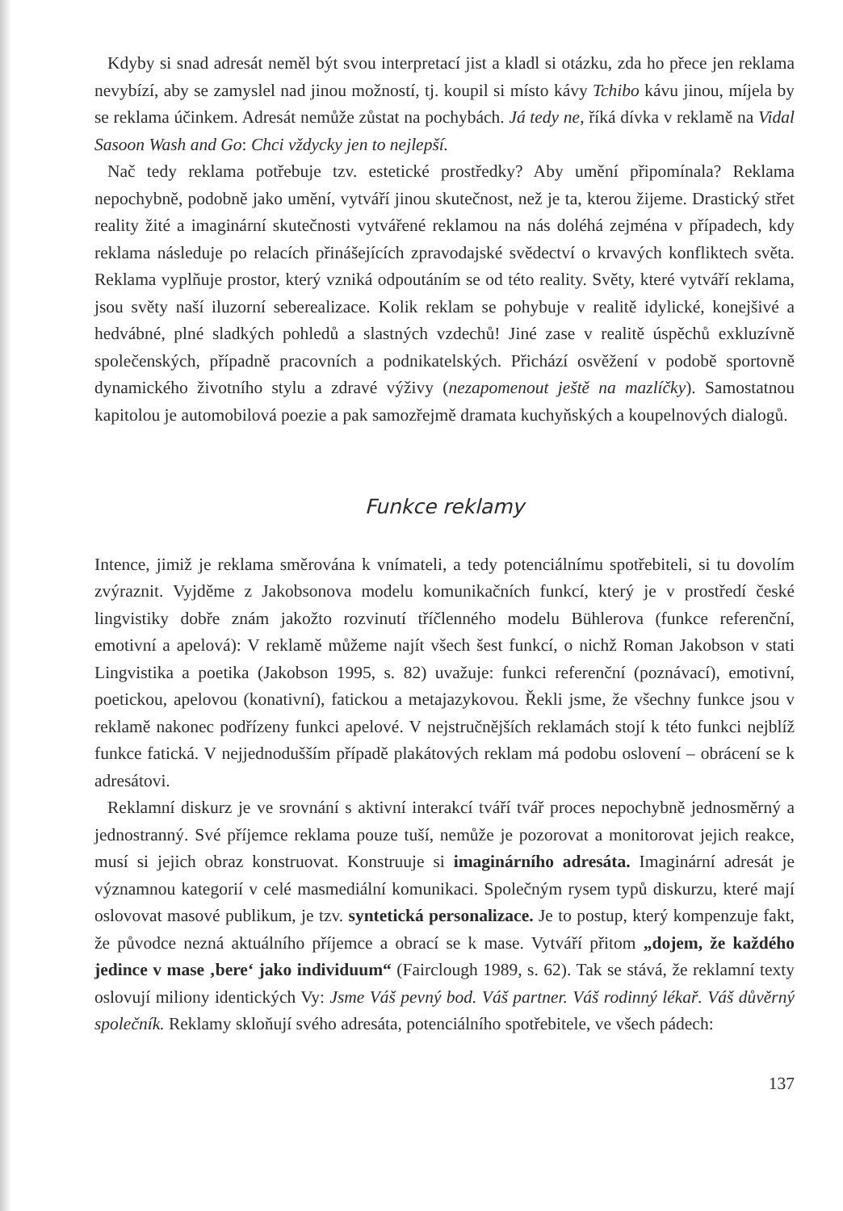Kdyby si snad adresát neměl být svou interpretací jist a kladl si otázku, zda ho přece jen reklama nevybízí, aby se zamyslel nad jinou možností, tj. koupil si místo kávy Tchibo kávu jinou, míjela by se reklama účinkem. Adresát nemůže zůstat na pochybách. Já tedy ne, říká dívka v reklamě na Vidal Sasoon Wash and Go: Chci vždycky jen to nejlepší.
Nač tedy reklama potřebuje tzv. estetické prostředky? Aby umění připomínala? Reklama nepochybně, podobně jako umění, vytváří jinou skutečnost, než je ta, kterou žijeme. Drastický střet reality žité a imaginární skutečnosti vytvářené reklamou na nás doléhá zejména v případech, kdy reklama následuje po relacích přinášejících zpravodajské svědectví o krvavých konfliktech světa. Reklama vyplňuje prostor, který vzniká odpoutáním se od této reality. Světy, které vytváří reklama, jsou světy naší iluzorní seberealizace. Kolik reklam se pohybuje v realitě idylické, konejšivé a hedvábné, plné sladkých pohledů a slastných vzdechů! Jiné zase v realitě úspěchů exkluzívně společenských, případně pracovních a podnikatelských. Přichází osvěžení v podobě sportovně dynamického životního stylu a zdravé výživy (nezapomenout ještě na mazlíčky). Samostatnou kapitolou je automobilová poezie a pak samozřejmě dramata kuchyňských a koupelnových dialogů.
Funkce reklamy
Intence, jimiž je reklama směrována k vnímateli, a tedy potenciálnímu spotřebiteli, si tu dovolím zvýraznit. Vyjděme z Jakobsonova modelu komunikačních funkcí, který je v prostředí české lingvistiky dobře znám jakožto rozvinutí tříčlenného modelu Bühlerova (funkce referenční, emotivní a apelová): V reklamě můžeme najít všech šest funkcí, o nichž Roman Jakobson v stati Lingvistika a poetika (Jakobson 1995, s. 82) uvažuje: funkci referenční (poznávací), emotivní, poetickou, apelovou (konativní), fatickou a metajazykovou. Řekli jsme, že všechny funkce jsou v reklamě nakonec podřízeny funkci apelové. V nejstručnějších reklamách stojí k této funkci nejblíž funkce fatická. V nejjednodušším případě plakátových reklam má podobu oslovení – obrácení se k adresátovi.
Reklamní diskurz je ve srovnání s aktivní interakcí tváří tvář proces nepochybně jednosměrný a jednostranný. Své příjemce reklama pouze tuší, nemůže je pozorovat a monitorovat jejich reakce, musí si jejich obraz konstruovat. Konstruuje si imaginárního adresáta. Imaginární adresát je významnou kategorií v celé masmediální komunikaci. Společným rysem typů diskurzu, které mají oslovovat masové publikum, je tzv. syntetická personalizace. Je to postup, který kompenzuje fakt, že původce nezná aktuálního příjemce a obrací se k mase. Vytváří přitom „dojem, že každého jedince v mase ‚bere‘ jako individuum“ (Fairclough 1989, s. 62). Tak se stává, že reklamní texty oslovují miliony identických Vy: Jsme Váš pevný bod. Váš partner. Váš rodinný lékař. Váš důvěrný společník. Reklamy skloňují svého adresáta, potenciálního spotřebitele, ve všech pádech:
137